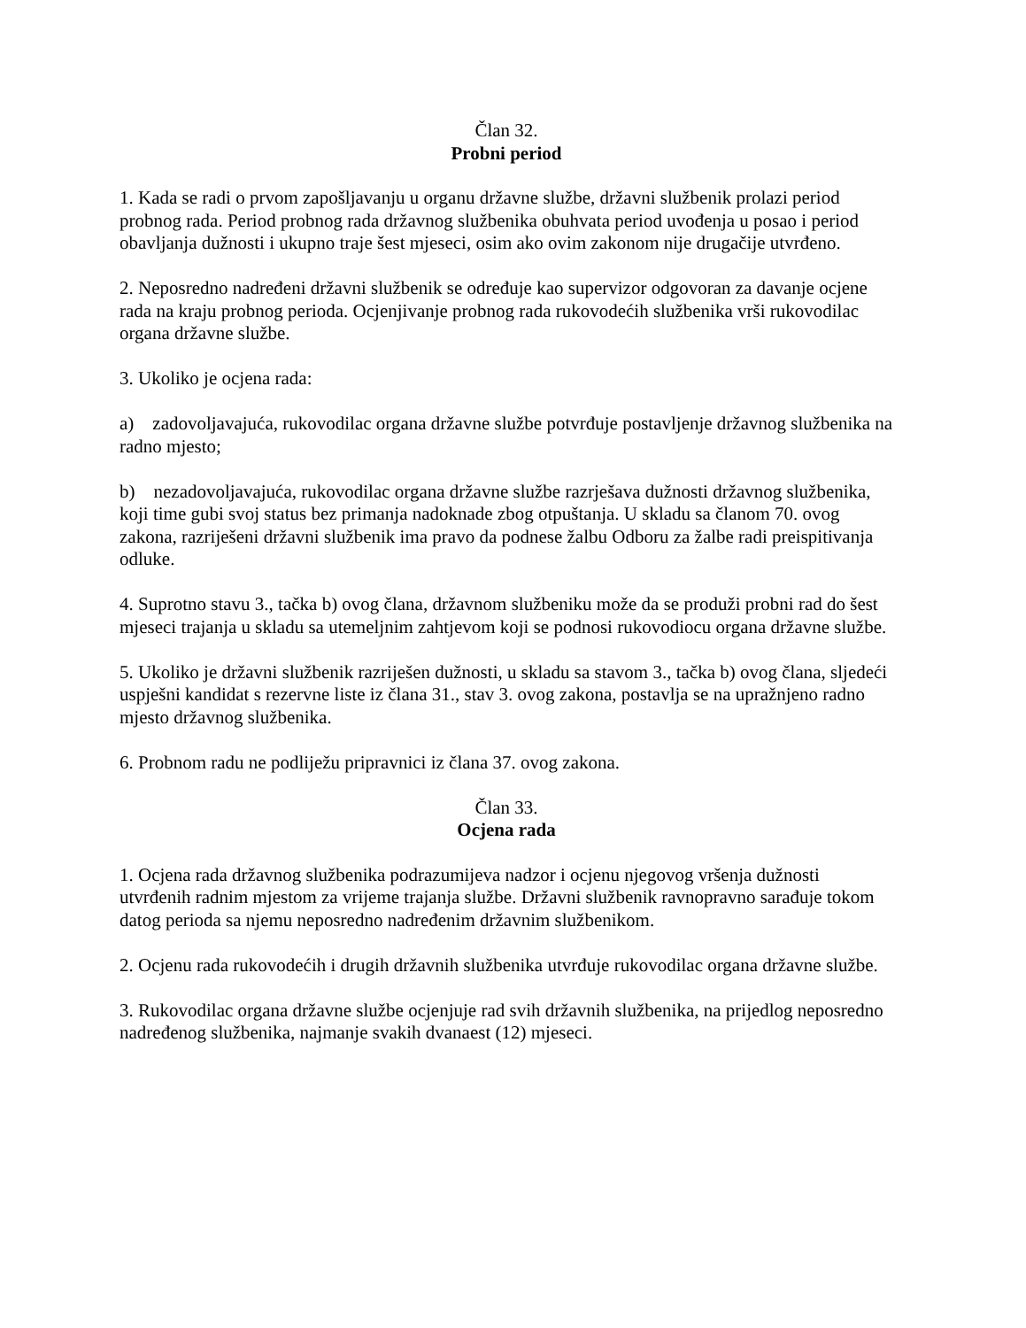Član 32.
Probni period
1. Kada se radi o prvom zapošljavanju u organu državne službe, državni službenik prolazi period probnog rada. Period probnog rada državnog službenika obuhvata period uvođenja u posao i period obavljanja dužnosti i ukupno traje šest mjeseci, osim ako ovim zakonom nije drugačije utvrđeno.
2. Neposredno nadređeni državni službenik se određuje kao supervizor odgovoran za davanje ocjene rada na kraju probnog perioda. Ocjenjivanje probnog rada rukovodećih službenika vrši rukovodilac organa državne službe.
3. Ukoliko je ocjena rada:
a) zadovoljavajuća, rukovodilac organa državne službe potvrđuje postavljenje državnog službenika na radno mjesto;
b) nezadovoljavajuća, rukovodilac organa državne službe razrješava dužnosti državnog službenika, koji time gubi svoj status bez primanja nadoknade zbog otpuštanja. U skladu sa članom 70. ovog zakona, razriješeni državni službenik ima pravo da podnese žalbu Odboru za žalbe radi preispitivanja odluke.
4. Suprotno stavu 3., tačka b) ovog člana, državnom službeniku može da se produži probni rad do šest mjeseci trajanja u skladu sa utemeljnim zahtjevom koji se podnosi rukovodiocu organa državne službe.
5. Ukoliko je državni službenik razriješen dužnosti, u skladu sa stavom 3., tačka b) ovog člana, sljedeći uspješni kandidat s rezervne liste iz člana 31., stav 3. ovog zakona, postavlja se na upražnjeno radno mjesto državnog službenika.
6. Probnom radu ne podliježu pripravnici iz člana 37. ovog zakona.
Član 33.
Ocjena rada
1. Ocjena rada državnog službenika podrazumijeva nadzor i ocjenu njegovog vršenja dužnosti utvrđenih radnim mjestom za vrijeme trajanja službe. Državni službenik ravnopravno sarađuje tokom datog perioda sa njemu neposredno nadređenim državnim službenikom.
2. Ocjenu rada rukovodećih i drugih državnih službenika utvrđuje rukovodilac organa državne službe.
3. Rukovodilac organa državne službe ocjenjuje rad svih državnih službenika, na prijedlog neposredno nadređenog službenika, najmanje svakih dvanaest (12) mjeseci.